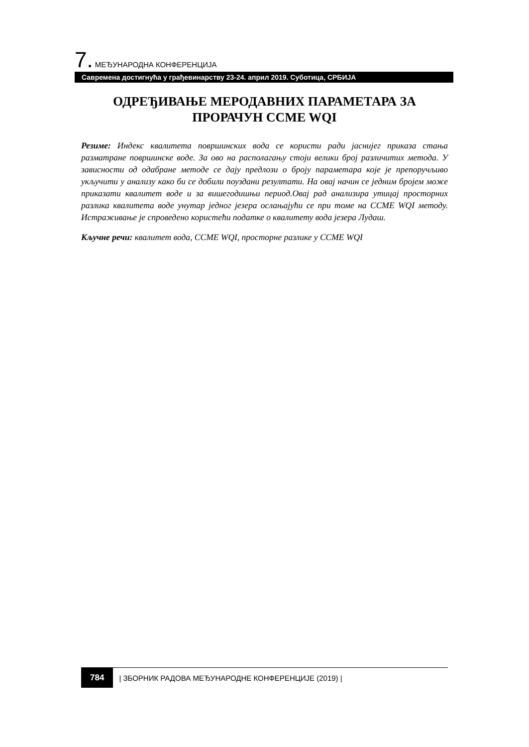7. МЕЂУНАРОДНА КОНФЕРЕНЦИЈА
Савремена достигнућа у грађевинарству 23-24. април 2019. Суботица, СРБИЈА
ОДРЕЂИВАЊЕ МЕРОДАВНИХ ПАРАМЕТАРА ЗА ПРОРАЧУН CCME WQI
Резиме: Индекс квалитета површинских вода се користи ради јаснијег приказа стања разматране површинске воде. За ово на располагању стоји велики број различитих метода. У зависности од одабране методе се дају предлози о броју параметара које је препоручљиво укључити у анализу како би се добили поуздани резултати. На овај начин се једним бројем може приказати квалитет воде и за вишегодишњи период.Овај рад анализира утицај просторних разлика квалитета воде унутар једног језера ослањајући се при томе на CCME WQI методу. Истраживање је спроведено користећи податке о квалитету вода језера Лудаш.
Кључне речи: квалитет вода, CCME WQI, просторне разлике у CCME WQI
784 | ЗБОРНИК РАДОВА МЕЂУНАРОДНЕ КОНФЕРЕНЦИЈЕ (2019) |